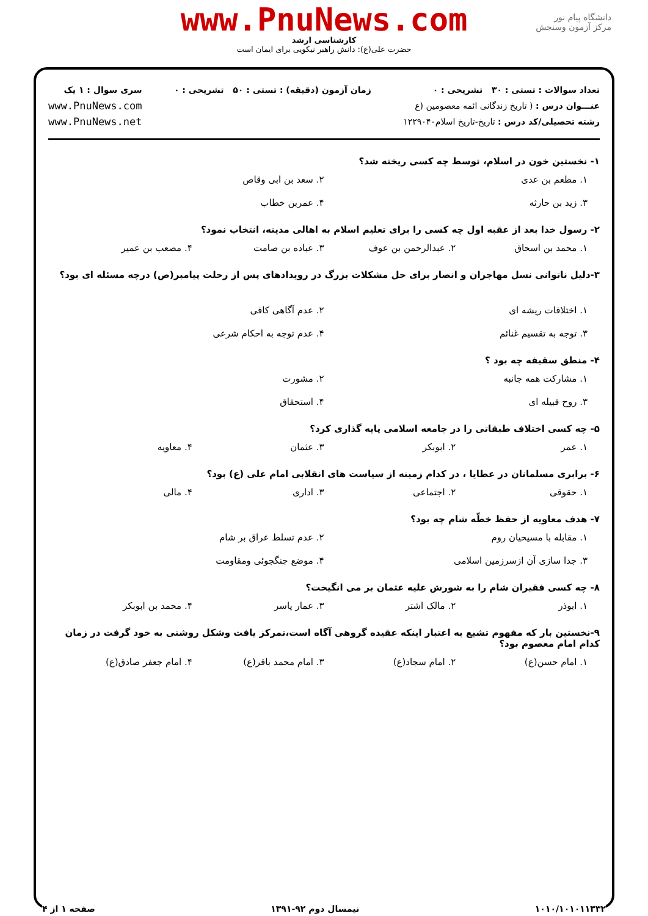دانشگاه پیام نور
مرکز آزمون وسنجش
www.PnuNews.com
کارشناسی ارشد
حضرت علی(ع): دانش راهبر نیکویی برای ایمان است
تعداد سوالات : تستی : ۳۰ تشریحی : ۰
عنـــوان درس : ( تاریخ زندگانی ائمه معصومین (ع
رشته تحصیلی/کد درس : تاریخ-تاریخ اسلام۱۲۲۹۰۴۰
زمان آزمون (دقیقه) : تستی : ۵۰ تشریحی : ۰
سری سوال : ۱ یک
www.PnuNews.com
www.PnuNews.net
۱- نخستین خون در اسلام، توسط چه کسی ریخته شد؟
۱. مطعم بن عدی
۲. سعد بن ابی وقاص
۳. زید بن حارثه
۴. عمربن خطاب
۲- رسول خدا بعد از عقبه اول چه کسی را برای تعلیم اسلام به اهالی مدینه، انتخاب نمود؟
۱. محمد بن اسحاق
۲. عبدالرحمن بن عوف
۳. عباده بن صامت
۴. مصعب بن عمیر
۳-دلیل ناتوانی نسل مهاجران و انصار برای حل مشکلات بزرگ در رویدادهای پس از رحلت پیامبر(ص) درچه مسئله ای بود؟
۱. اختلافات ریشه ای
۲. عدم آگاهی کافی
۳. توجه به تقسیم غنائم
۴. عدم توجه به احکام شرعی
۴- منطق سقیفه چه بود ؟
۱. مشارکت همه جانبه
۲. مشورت
۳. روح قبیله ای
۴. استحقاق
۵- چه کسی اختلاف طبقاتی را در جامعه اسلامی پایه گذاری کرد؟
۱. عمر
۲. ابوبکر
۳. عثمان
۴. معاویه
۶- برابری مسلمانان در عطایا ، در کدام زمینه از سیاست های انقلابی امام علی (ع) بود؟
۱. حقوقی
۲. اجتماعی
۳. اداری
۴. مالی
۷- هدف معاویه از حفظ خطّه شام چه بود؟
۱. مقابله با مسیحیان روم
۲. عدم تسلط عراق بر شام
۳. جدا سازی آن ازسرزمین اسلامی
۴. موضع جنگجوئی ومقاومت
۸- چه کسی فقیران شام را به شورش علیه عثمان بر می انگیخت؟
۱. ابوذر
۲. مالک اشتر
۳. عمار یاسر
۴. محمد بن ابوبکر
۹-نخستین بار که مفهوم تشیع به اعتبار اینکه عقیده گروهی آگاه است،تمرکز یافت وشکل روشنی به خود گرفت در زمان کدام امام معصوم بود؟
۱. امام حسن(ع)
۲. امام سجاد(ع)
۳. امام محمد باقر(ع)
۴. امام جعفر صادق(ع)
۱۰۱۰/۱۰۱۰۱۱۳۳۲ نیمسال دوم ۹۲-۱۳۹۱ صفحه ۱ از ۴